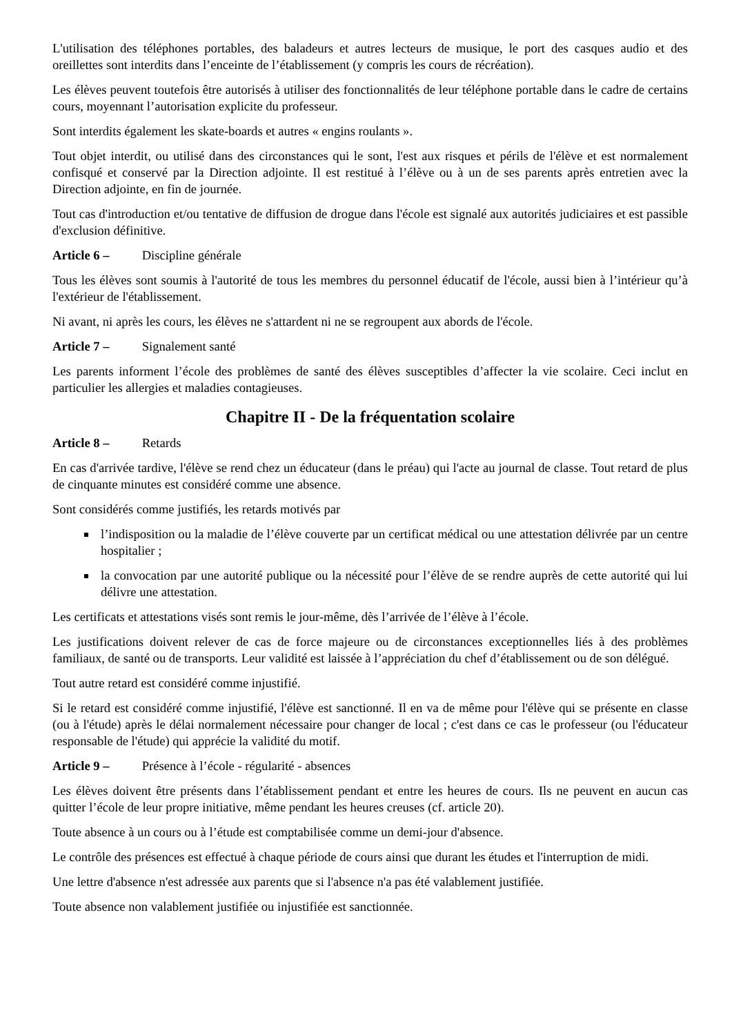L'utilisation des téléphones portables, des baladeurs et autres lecteurs de musique, le port des casques audio et des oreillettes sont interdits dans l’enceinte de l’établissement (y compris les cours de récréation).
Les élèves peuvent toutefois être autorisés à utiliser des fonctionnalités de leur téléphone portable dans le cadre de certains cours, moyennant l’autorisation explicite du professeur.
Sont interdits également les skate-boards et autres « engins roulants ».
Tout objet interdit, ou utilisé dans des circonstances qui le sont, l'est aux risques et périls de l'élève et est normalement confisqué et conservé par la Direction adjointe. Il est restitué à l’élève ou à un de ses parents après entretien avec la Direction adjointe, en fin de journée.
Tout cas d'introduction et/ou tentative de diffusion de drogue dans l'école est signalé aux autorités judiciaires et est passible d'exclusion définitive.
Article 6 – Discipline générale
Tous les élèves sont soumis à l'autorité de tous les membres du personnel éducatif de l'école, aussi bien à l’intérieur qu’à l'extérieur de l'établissement.
Ni avant, ni après les cours, les élèves ne s'attardent ni ne se regroupent aux abords de l'école.
Article 7 – Signalement santé
Les parents informent l’école des problèmes de santé des élèves susceptibles d’affecter la vie scolaire. Ceci inclut en particulier les allergies et maladies contagieuses.
Chapitre II - De la fréquentation scolaire
Article 8 – Retards
En cas d'arrivée tardive, l'élève se rend chez un éducateur (dans le préau) qui l'acte au journal de classe. Tout retard de plus de cinquante minutes est considéré comme une absence.
Sont considérés comme justifiés, les retards motivés par
l’indisposition ou la maladie de l’élève couverte par un certificat médical ou une attestation délivrée par un centre hospitalier ;
la convocation par une autorité publique ou la nécessité pour l’élève de se rendre auprès de cette autorité qui lui délivre une attestation.
Les certificats et attestations visés sont remis le jour-même, dès l’arrivée de l’élève à l’école.
Les justifications doivent relever de cas de force majeure ou de circonstances exceptionnelles liés à des problèmes familiaux, de santé ou de transports. Leur validité est laissée à l’appréciation du chef d’établissement ou de son délégué.
Tout autre retard est considéré comme injustifié.
Si le retard est considéré comme injustifié, l'élève est sanctionné. Il en va de même pour l'élève qui se présente en classe (ou à l'étude) après le délai normalement nécessaire pour changer de local ; c'est dans ce cas le professeur (ou l'éducateur responsable de l'étude) qui apprécie la validité du motif.
Article 9 – Présence à l’école - régularité - absences
Les élèves doivent être présents dans l’établissement pendant et entre les heures de cours. Ils ne peuvent en aucun cas quitter l’école de leur propre initiative, même pendant les heures creuses (cf. article 20).
Toute absence à un cours ou à l’étude est comptabilisée comme un demi-jour d'absence.
Le contrôle des présences est effectué à chaque période de cours ainsi que durant les études et l'interruption de midi.
Une lettre d'absence n'est adressée aux parents que si l'absence n'a pas été valablement justifiée.
Toute absence non valablement justifiée ou injustifiée est sanctionnée.